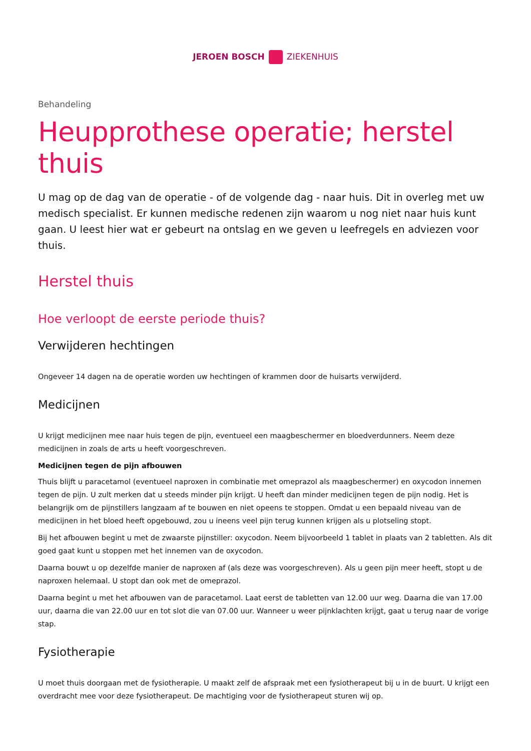JEROEN BOSCH ZIEKENHUIS
Behandeling
Heupprothese operatie; herstel thuis
U mag op de dag van de operatie - of de volgende dag - naar huis. Dit in overleg met uw medisch specialist. Er kunnen medische redenen zijn waarom u nog niet naar huis kunt gaan. U leest hier wat er gebeurt na ontslag en we geven u leefregels en adviezen voor thuis.
Herstel thuis
Hoe verloopt de eerste periode thuis?
Verwijderen hechtingen
Ongeveer 14 dagen na de operatie worden uw hechtingen of krammen door de huisarts verwijderd.
Medicijnen
U krijgt medicijnen mee naar huis tegen de pijn, eventueel een maagbeschermer en bloedverdunners. Neem deze medicijnen in zoals de arts u heeft voorgeschreven.
Medicijnen tegen de pijn afbouwen
Thuis blijft u paracetamol (eventueel naproxen in combinatie met omeprazol als maagbeschermer) en oxycodon innemen tegen de pijn. U zult merken dat u steeds minder pijn krijgt. U heeft dan minder medicijnen tegen de pijn nodig. Het is belangrijk om de pijnstillers langzaam af te bouwen en niet opeens te stoppen. Omdat u een bepaald niveau van de medicijnen in het bloed heeft opgebouwd, zou u ineens veel pijn terug kunnen krijgen als u plotseling stopt.
Bij het afbouwen begint u met de zwaarste pijnstiller: oxycodon. Neem bijvoorbeeld 1 tablet in plaats van 2 tabletten. Als dit goed gaat kunt u stoppen met het innemen van de oxycodon.
Daarna bouwt u op dezelfde manier de naproxen af (als deze was voorgeschreven). Als u geen pijn meer heeft, stopt u de naproxen helemaal. U stopt dan ook met de omeprazol.
Daarna begint u met het afbouwen van de paracetamol. Laat eerst de tabletten van 12.00 uur weg. Daarna die van 17.00 uur, daarna die van 22.00 uur en tot slot die van 07.00 uur. Wanneer u weer pijnklachten krijgt, gaat u terug naar de vorige stap.
Fysiotherapie
U moet thuis doorgaan met de fysiotherapie. U maakt zelf de afspraak met een fysiotherapeut bij u in de buurt. U krijgt een overdracht mee voor deze fysiotherapeut. De machtiging voor de fysiotherapeut sturen wij op.